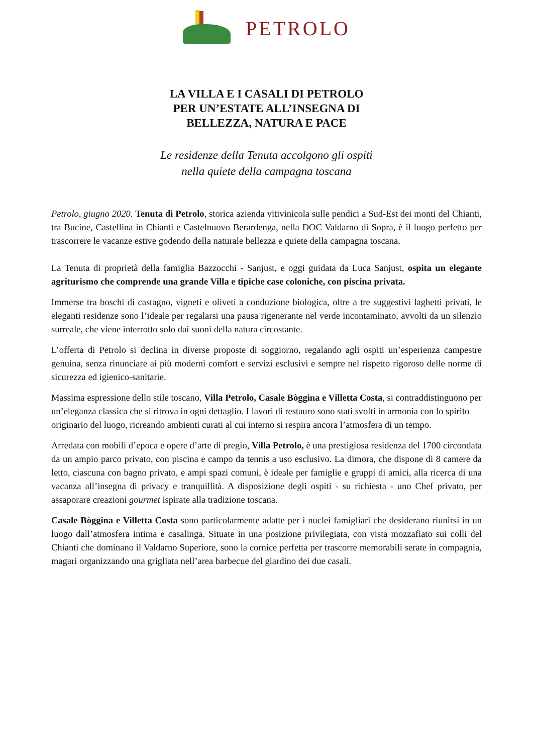PETROLO
LA VILLA E I CASALI DI PETROLO
PER UN’ESTATE ALL’INSEGNA DI
BELLEZZA, NATURA E PACE
Le residenze della Tenuta accolgono gli ospiti
nella quiete della campagna toscana
Petrolo, giugno 2020. Tenuta di Petrolo, storica azienda vitivinicola sulle pendici a Sud-Est dei monti del Chianti, tra Bucine, Castellina in Chianti e Castelnuovo Berardenga, nella DOC Valdarno di Sopra, è il luogo perfetto per trascorrere le vacanze estive godendo della naturale bellezza e quiete della campagna toscana.
La Tenuta di proprietà della famiglia Bazzocchi - Sanjust, e oggi guidata da Luca Sanjust, ospita un elegante agriturismo che comprende una grande Villa e tipiche case coloniche, con piscina privata.
Immerse tra boschi di castagno, vigneti e oliveti a conduzione biologica, oltre a tre suggestivi laghetti privati, le eleganti residenze sono l’ideale per regalarsi una pausa rigenerante nel verde incontaminato, avvolti da un silenzio surreale, che viene interrotto solo dai suoni della natura circostante.
L’offerta di Petrolo si declina in diverse proposte di soggiorno, regalando agli ospiti un’esperienza campestre genuina, senza rinunciare ai più moderni comfort e servizi esclusivi e sempre nel rispetto rigoroso delle norme di sicurezza ed igienico-sanitarie.
Massima espressione dello stile toscano, Villa Petrolo, Casale Bòggina e Villetta Costa, si contraddistinguono per un’eleganza classica che si ritrova in ogni dettaglio. I lavori di restauro sono stati svolti in armonia con lo spirito originario del luogo, ricreando ambienti curati al cui interno si respira ancora l’atmosfera di un tempo.
Arredata con mobili d’epoca e opere d’arte di pregio, Villa Petrolo, è una prestigiosa residenza del 1700 circondata da un ampio parco privato, con piscina e campo da tennis a uso esclusivo. La dimora, che dispone di 8 camere da letto, ciascuna con bagno privato, e ampi spazi comuni, è ideale per famiglie e gruppi di amici, alla ricerca di una vacanza all’insegna di privacy e tranquillità. A disposizione degli ospiti - su richiesta - uno Chef privato, per assaporare creazioni gourmet ispirate alla tradizione toscana.
Casale Bòggina e Villetta Costa sono particolarmente adatte per i nuclei famigliari che desiderano riunirsi in un luogo dall’atmosfera intima e casalinga. Situate in una posizione privilegiata, con vista mozzafiato sui colli del Chianti che dominano il Valdarno Superiore, sono la cornice perfetta per trascorre memorabili serate in compagnia, magari organizzando una grigliata nell’area barbecue del giardino dei due casali.